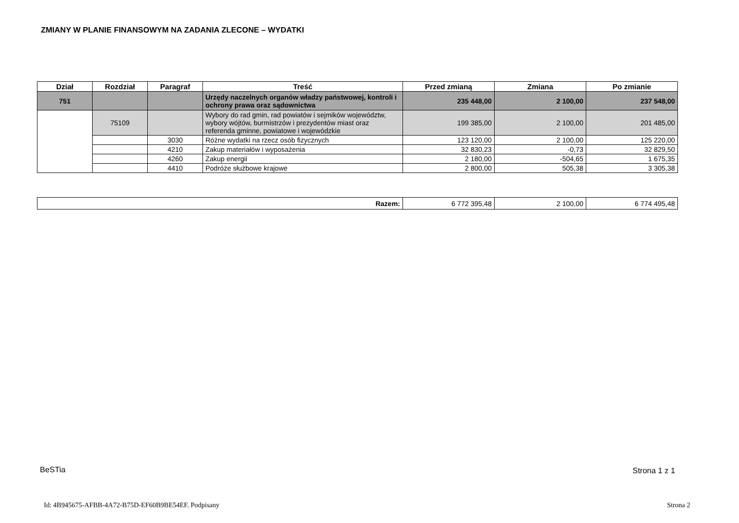ZMIANY W PLANIE FINANSOWYM NA ZADANIA ZLECONE – WYDATKI
| Dział | Rozdział | Paragraf | Treść | Przed zmianą | Zmiana | Po zmianie |
| --- | --- | --- | --- | --- | --- | --- |
| 751 | | | Urzędy naczelnych organów władzy państwowej, kontroli i ochrony prawa oraz sądownictwa | 235 448,00 | 2 100,00 | 237 548,00 |
| | 75109 | | Wybory do rad gmin, rad powiatów i sejmików województw, wybory wójtów, burmistrzów i prezydentów miast oraz referenda gminne, powiatowe i wojewódzkie | 199 385,00 | 2 100,00 | 201 485,00 |
| | | 3030 | Różne wydatki na rzecz osób fizycznych | 123 120,00 | 2 100,00 | 125 220,00 |
| | | 4210 | Zakup materiałów i wyposażenia | 32 830,23 | -0,73 | 32 829,50 |
| | | 4260 | Zakup energii | 2 180,00 | -504,65 | 1 675,35 |
| | | 4410 | Podróże służbowe krajowe | 2 800,00 | 505,38 | 3 305,38 |
| Razem: | 6 772 395,48 | 2 100,00 | 6 774 495,48 |
BeSTia Strona 1 z 1
Id: 4B945675-AFBB-4A72-B75D-EF60B9BE54EF. Podpisany
Strona 2